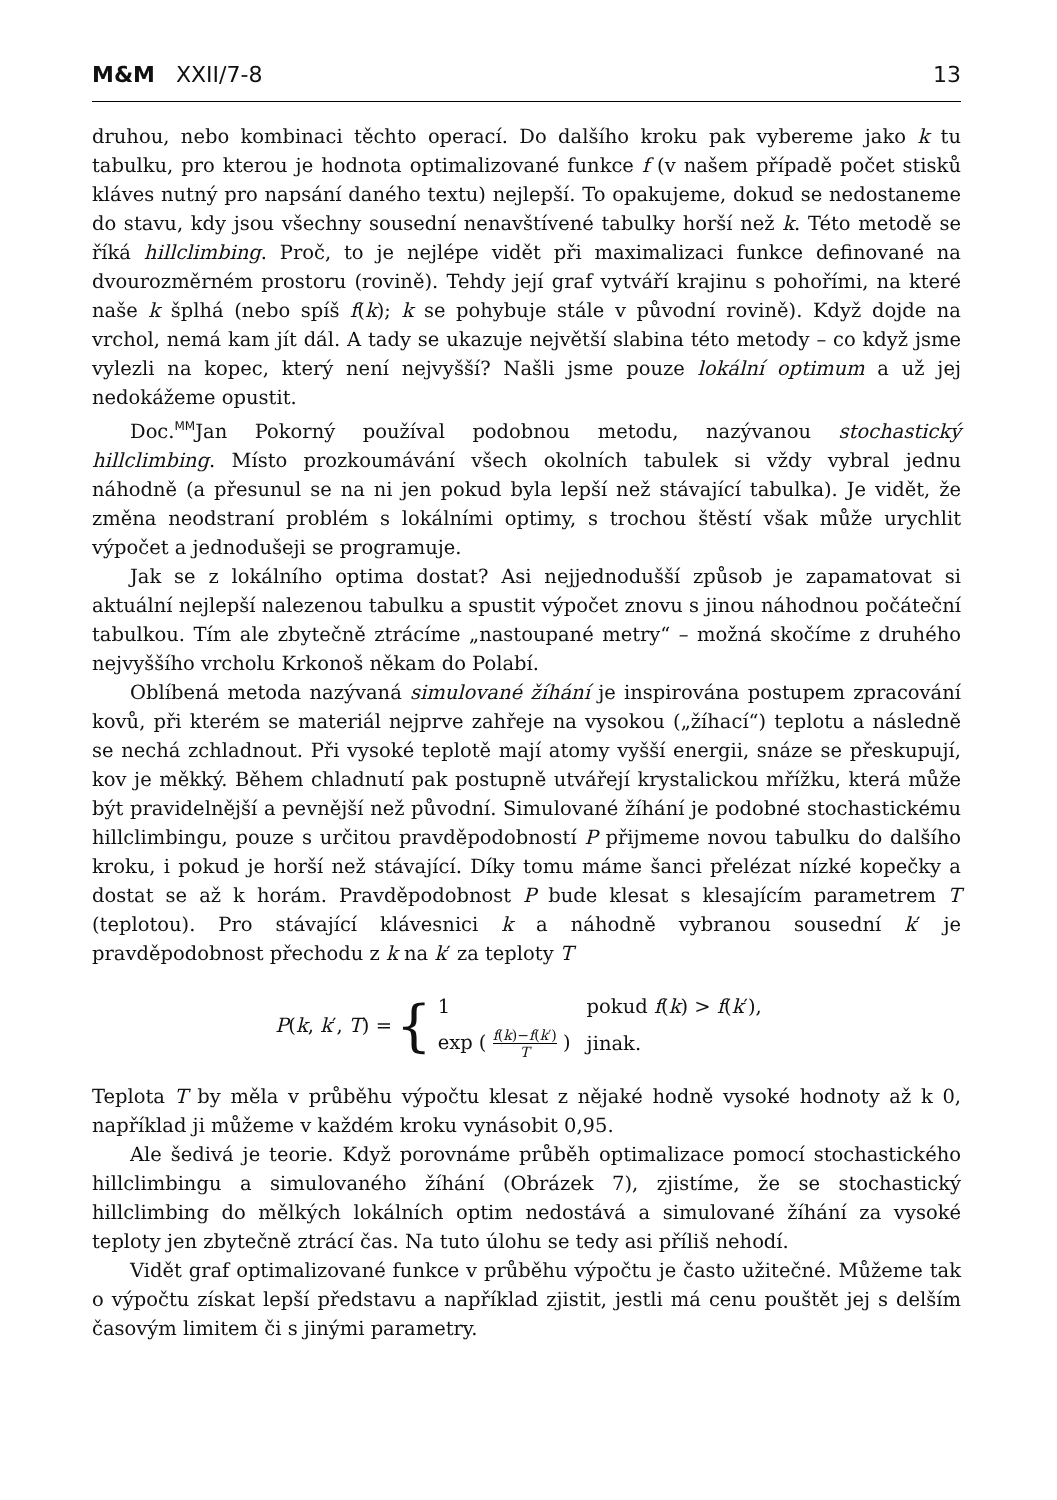M&M XXII/7-8 13
druhou, nebo kombinaci těchto operací. Do dalšího kroku pak vybereme jako k tu tabulku, pro kterou je hodnota optimalizované funkce f (v našem případě počet stisků kláves nutný pro napsání daného textu) nejlepší. To opakujeme, dokud se nedostaneme do stavu, kdy jsou všechny sousední nenavštívené tabulky horší než k. Této metodě se říká hillclimbing. Proč, to je nejlépe vidět při maximalizaci funkce definované na dvourozměrném prostoru (rovině). Tehdy její graf vytváří krajinu s pohořími, na které naše k šplhá (nebo spíš f(k); k se pohybuje stále v původní rovině). Když dojde na vrchol, nemá kam jít dál. A tady se ukazuje největší slabina této metody – co když jsme vylezli na kopec, který není nejvyšší? Našli jsme pouze lokální optimum a už jej nedokážeme opustit.
Doc.<sup>MM</sup>Jan Pokorný používal podobnou metodu, nazývanou stochastický hillclimbing. Místo prozkoumávání všech okolních tabulek si vždy vybral jednu náhodně (a přesunul se na ni jen pokud byla lepší než stávající tabulka). Je vidět, že změna neodstraní problém s lokálními optimy, s trochou štěstí však může urychlit výpočet a jednodušeji se programuje.
Jak se z lokálního optima dostat? Asi nejjednodušší způsob je zapamatovat si aktuální nejlepší nalezenou tabulku a spustit výpočet znovu s jinou náhodnou počáteční tabulkou. Tím ale zbytečně ztrácíme „nastoupané metry“ – možná skočíme z druhého nejvyššího vrcholu Krkonoš někam do Polabí.
Oblíbená metoda nazývaná simulované žíhání je inspirována postupem zpracování kovů, při kterém se materiál nejprve zahřeje na vysokou („žíhací“) teplotu a následně se nechá zchladnout. Při vysoké teplotě mají atomy vyšší energii, snáze se přeskupují, kov je měkký. Během chladnutí pak postupně utvářejí krystalickou mřížku, která může být pravidelnější a pevnější než původní. Simulované žíhání je podobné stochastickému hillclimbingu, pouze s určitou pravděpodobností P přijmeme novou tabulku do dalšího kroku, i pokud je horší než stávající. Díky tomu máme šanci přelézat nízké kopečky a dostat se až k horám. Pravděpodobnost P bude klesat s klesajícím parametrem T (teplotou). Pro stávající klávesnici k a náhodně vybranou sousední k′ je pravděpodobnost přechodu z k na k′ za teploty T
P(k, k′, T) = {
| 1 | pokud f ( k ) > f ( k ′), |
| exp ( f ( k )− f ( k ′) T ) | jinak. |
Teplota T by měla v průběhu výpočtu klesat z nějaké hodně vysoké hodnoty až k 0, například ji můžeme v každém kroku vynásobit 0,95.
Ale šedivá je teorie. Když porovnáme průběh optimalizace pomocí stochastického hillclimbingu a simulovaného žíhání (Obrázek 7), zjistíme, že se stochastický hillclimbing do mělkých lokálních optim nedostává a simulované žíhání za vysoké teploty jen zbytečně ztrácí čas. Na tuto úlohu se tedy asi příliš nehodí.
Vidět graf optimalizované funkce v průběhu výpočtu je často užitečné. Můžeme tak o výpočtu získat lepší představu a například zjistit, jestli má cenu pouštět jej s delším časovým limitem či s jinými parametry.